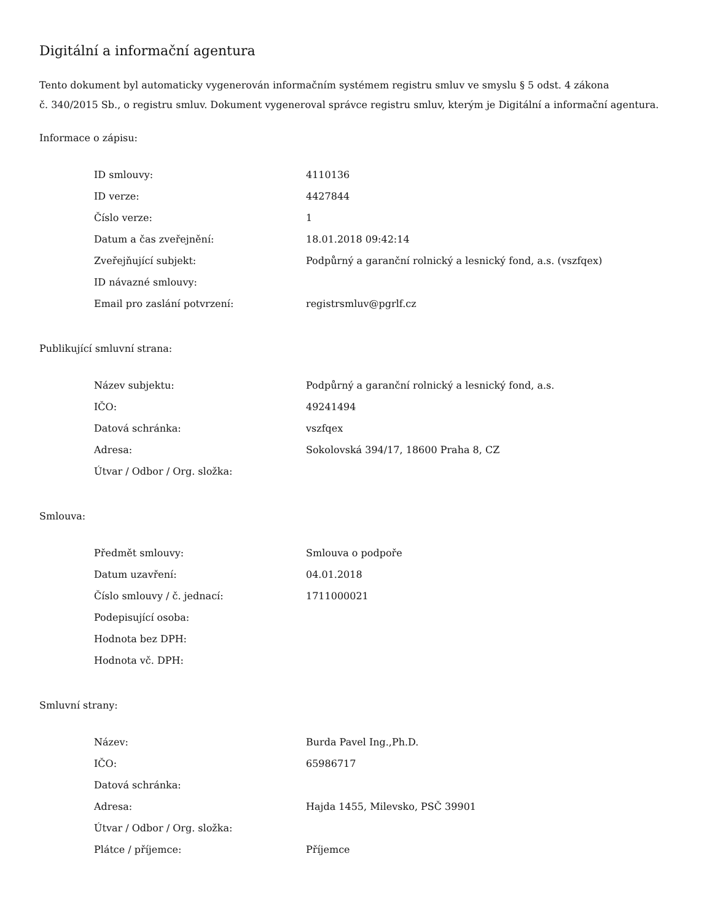Digitální a informační agentura
Tento dokument byl automaticky vygenerován informačním systémem registru smluv ve smyslu § 5 odst. 4 zákona
č. 340/2015 Sb., o registru smluv. Dokument vygeneroval správce registru smluv, kterým je Digitální a informační agentura.
Informace o zápisu:
| ID smlouvy: | 4110136 |
| ID verze: | 4427844 |
| Číslo verze: | 1 |
| Datum a čas zveřejnění: | 18.01.2018 09:42:14 |
| Zveřejňující subjekt: | Podpůrný a garanční rolnický a lesnický fond, a.s. (vszfqex) |
| ID návazné smlouvy: | |
| Email pro zaslání potvrzení: | registrsmluv@pgrlf.cz |
Publikující smluvní strana:
| Název subjektu: | Podpůrný a garanční rolnický a lesnický fond, a.s. |
| IČO: | 49241494 |
| Datová schránka: | vszfqex |
| Adresa: | Sokolovská 394/17, 18600 Praha 8, CZ |
| Útvar / Odbor / Org. složka: | |
Smlouva:
| Předmět smlouvy: | Smlouva o podpoře |
| Datum uzavření: | 04.01.2018 |
| Číslo smlouvy / č. jednací: | 1711000021 |
| Podepisující osoba: | |
| Hodnota bez DPH: | |
| Hodnota vč. DPH: | |
Smluvní strany:
| Název: | Burda Pavel Ing.,Ph.D. |
| IČO: | 65986717 |
| Datová schránka: | |
| Adresa: | Hajda 1455, Milevsko, PSČ 39901 |
| Útvar / Odbor / Org. složka: | |
| Plátce / příjemce: | Příjemce |